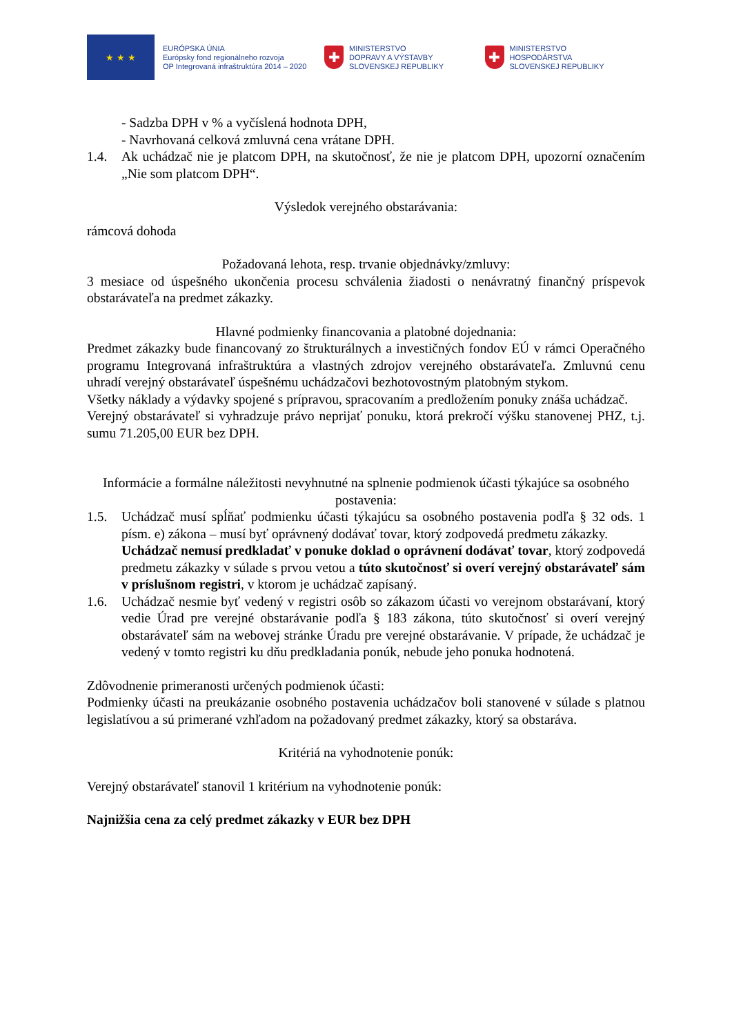★ ★ ★
EURÓPSKA ÚNIA
Európsky fond regionálneho rozvoja
OP Integrovaná infraštruktúra 2014 – 2020
✚
MINISTERSTVO
DOPRAVY A VÝSTAVBY
SLOVENSKEJ REPUBLIKY
✚
MINISTERSTVO
HOSPODÁRSTVA
SLOVENSKEJ REPUBLIKY
- Sadzba DPH v % a vyčíslená hodnota DPH,
- Navrhovaná celková zmluvná cena vrátane DPH.
1.4. Ak uchádzač nie je platcom DPH, na skutočnosť, že nie je platcom DPH, upozorní označením „Nie som platcom DPH“.
Výsledok verejného obstarávania:
rámcová dohoda
Požadovaná lehota, resp. trvanie objednávky/zmluvy:
3 mesiace od úspešného ukončenia procesu schválenia žiadosti o nenávratný finančný príspevok obstarávateľa na predmet zákazky.
Hlavné podmienky financovania a platobné dojednania:
Predmet zákazky bude financovaný zo štrukturálnych a investičných fondov EÚ v rámci Operačného programu Integrovaná infraštruktúra a vlastných zdrojov verejného obstarávateľa. Zmluvnú cenu uhradí verejný obstarávateľ úspešnému uchádzačovi bezhotovostným platobným stykom.
Všetky náklady a výdavky spojené s prípravou, spracovaním a predložením ponuky znáša uchádzač.
Verejný obstarávateľ si vyhradzuje právo neprijať ponuku, ktorá prekročí výšku stanovenej PHZ, t.j. sumu 71.205,00 EUR bez DPH.
Informácie a formálne náležitosti nevyhnutné na splnenie podmienok účasti týkajúce sa osobného postavenia:
1.5. Uchádzač musí spĺňať podmienku účasti týkajúcu sa osobného postavenia podľa § 32 ods. 1 písm. e) zákona – musí byť oprávnený dodávať tovar, ktorý zodpovedá predmetu zákazky.
Uchádzač nemusí predkladať v ponuke doklad o oprávnení dodávať tovar, ktorý zodpovedá predmetu zákazky v súlade s prvou vetou a túto skutočnosť si overí verejný obstarávateľ sám v príslušnom registri, v ktorom je uchádzač zapísaný.
1.6. Uchádzač nesmie byť vedený v registri osôb so zákazom účasti vo verejnom obstarávaní, ktorý vedie Úrad pre verejné obstarávanie podľa § 183 zákona, túto skutočnosť si overí verejný obstarávateľ sám na webovej stránke Úradu pre verejné obstarávanie. V prípade, že uchádzač je vedený v tomto registri ku dňu predkladania ponúk, nebude jeho ponuka hodnotená.
Zdôvodnenie primeranosti určených podmienok účasti:
Podmienky účasti na preukázanie osobného postavenia uchádzačov boli stanovené v súlade s platnou legislatívou a sú primerané vzhľadom na požadovaný predmet zákazky, ktorý sa obstaráva.
Kritériá na vyhodnotenie ponúk:
Verejný obstarávateľ stanovil 1 kritérium na vyhodnotenie ponúk:
Najnižšia cena za celý predmet zákazky v EUR bez DPH